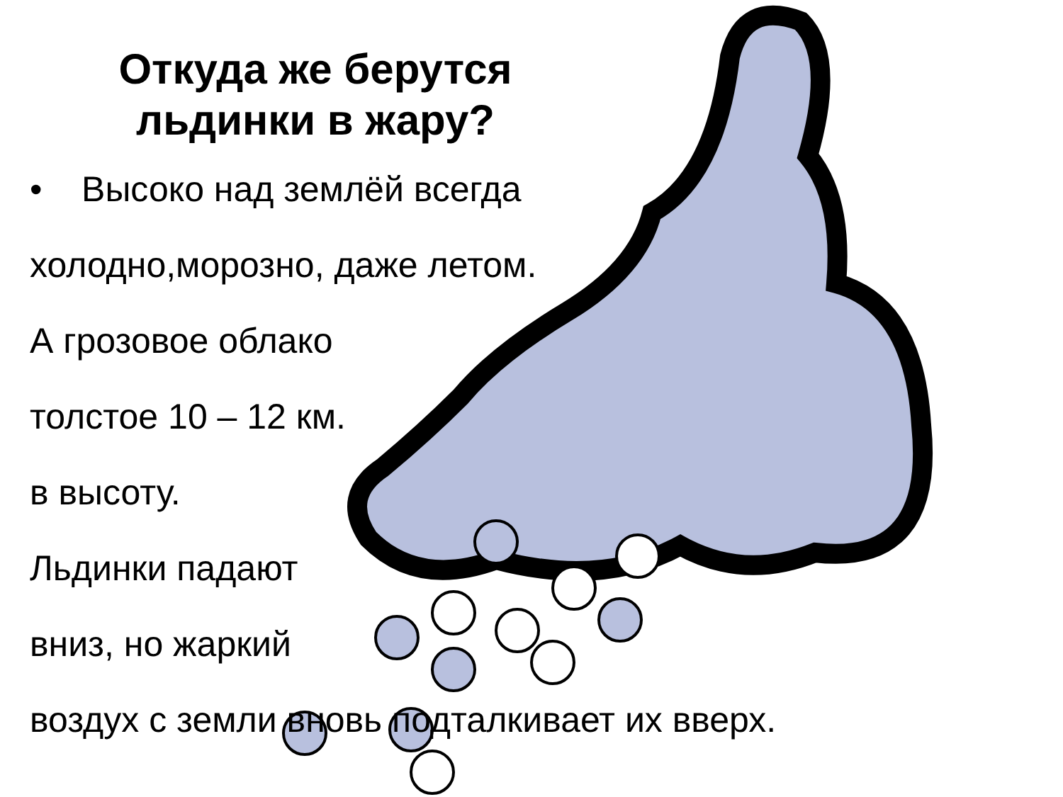Откуда же берутся льдинки в жару?
• Высоко над землёй всегда
холодно,морозно, даже летом.
А грозовое облако
толстое 10 – 12 км.
в высоту.
Льдинки падают
вниз, но жаркий
воздух с земли вновь подталкивает их вверх.